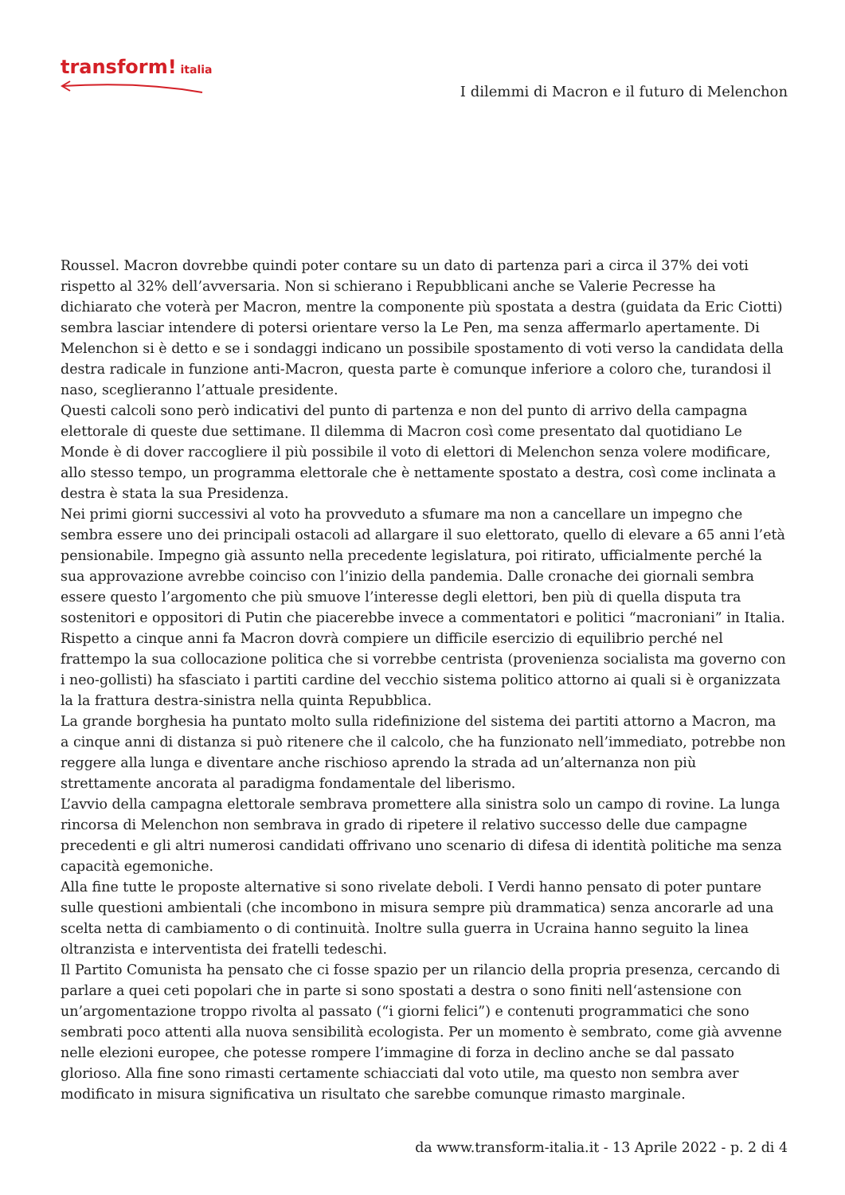transform! italia
I dilemmi di Macron e il futuro di Melenchon
Roussel. Macron dovrebbe quindi poter contare su un dato di partenza pari a circa il 37% dei voti rispetto al 32% dell’avversaria. Non si schierano i Repubblicani anche se Valerie Pecresse ha dichiarato che voterà per Macron, mentre la componente più spostata a destra (guidata da Eric Ciotti) sembra lasciar intendere di potersi orientare verso la Le Pen, ma senza affermarlo apertamente. Di Melenchon si è detto e se i sondaggi indicano un possibile spostamento di voti verso la candidata della destra radicale in funzione anti-Macron, questa parte è comunque inferiore a coloro che, turandosi il naso, sceglieranno l’attuale presidente.
Questi calcoli sono però indicativi del punto di partenza e non del punto di arrivo della campagna elettorale di queste due settimane. Il dilemma di Macron così come presentato dal quotidiano Le Monde è di dover raccogliere il più possibile il voto di elettori di Melenchon senza volere modificare, allo stesso tempo, un programma elettorale che è nettamente spostato a destra, così come inclinata a destra è stata la sua Presidenza.
Nei primi giorni successivi al voto ha provveduto a sfumare ma non a cancellare un impegno che sembra essere uno dei principali ostacoli ad allargare il suo elettorato, quello di elevare a 65 anni l’età pensionabile. Impegno già assunto nella precedente legislatura, poi ritirato, ufficialmente perché la sua approvazione avrebbe coinciso con l’inizio della pandemia. Dalle cronache dei giornali sembra essere questo l’argomento che più smuove l’interesse degli elettori, ben più di quella disputa tra sostenitori e oppositori di Putin che piacerebbe invece a commentatori e politici “macroniani” in Italia.
Rispetto a cinque anni fa Macron dovrà compiere un difficile esercizio di equilibrio perché nel frattempo la sua collocazione politica che si vorrebbe centrista (provenienza socialista ma governo con i neo-gollisti) ha sfasciato i partiti cardine del vecchio sistema politico attorno ai quali si è organizzata la la frattura destra-sinistra nella quinta Repubblica.
La grande borghesia ha puntato molto sulla ridefinizione del sistema dei partiti attorno a Macron, ma a cinque anni di distanza si può ritenere che il calcolo, che ha funzionato nell’immediato, potrebbe non reggere alla lunga e diventare anche rischioso aprendo la strada ad un’alternanza non più strettamente ancorata al paradigma fondamentale del liberismo.
L’avvio della campagna elettorale sembrava promettere alla sinistra solo un campo di rovine. La lunga rincorsa di Melenchon non sembrava in grado di ripetere il relativo successo delle due campagne precedenti e gli altri numerosi candidati offrivano uno scenario di difesa di identità politiche ma senza capacità egemoniche.
Alla fine tutte le proposte alternative si sono rivelate deboli. I Verdi hanno pensato di poter puntare sulle questioni ambientali (che incombono in misura sempre più drammatica) senza ancorarle ad una scelta netta di cambiamento o di continuità. Inoltre sulla guerra in Ucraina hanno seguito la linea oltranzista e interventista dei fratelli tedeschi.
Il Partito Comunista ha pensato che ci fosse spazio per un rilancio della propria presenza, cercando di parlare a quei ceti popolari che in parte si sono spostati a destra o sono finiti nell‘astensione con un’argomentazione troppo rivolta al passato (“i giorni felici”) e contenuti programmatici che sono sembrati poco attenti alla nuova sensibilità ecologista. Per un momento è sembrato, come già avvenne nelle elezioni europee, che potesse rompere l’immagine di forza in declino anche se dal passato glorioso. Alla fine sono rimasti certamente schiacciati dal voto utile, ma questo non sembra aver modificato in misura significativa un risultato che sarebbe comunque rimasto marginale.
da www.transform-italia.it - 13 Aprile 2022 - p. 2 di 4